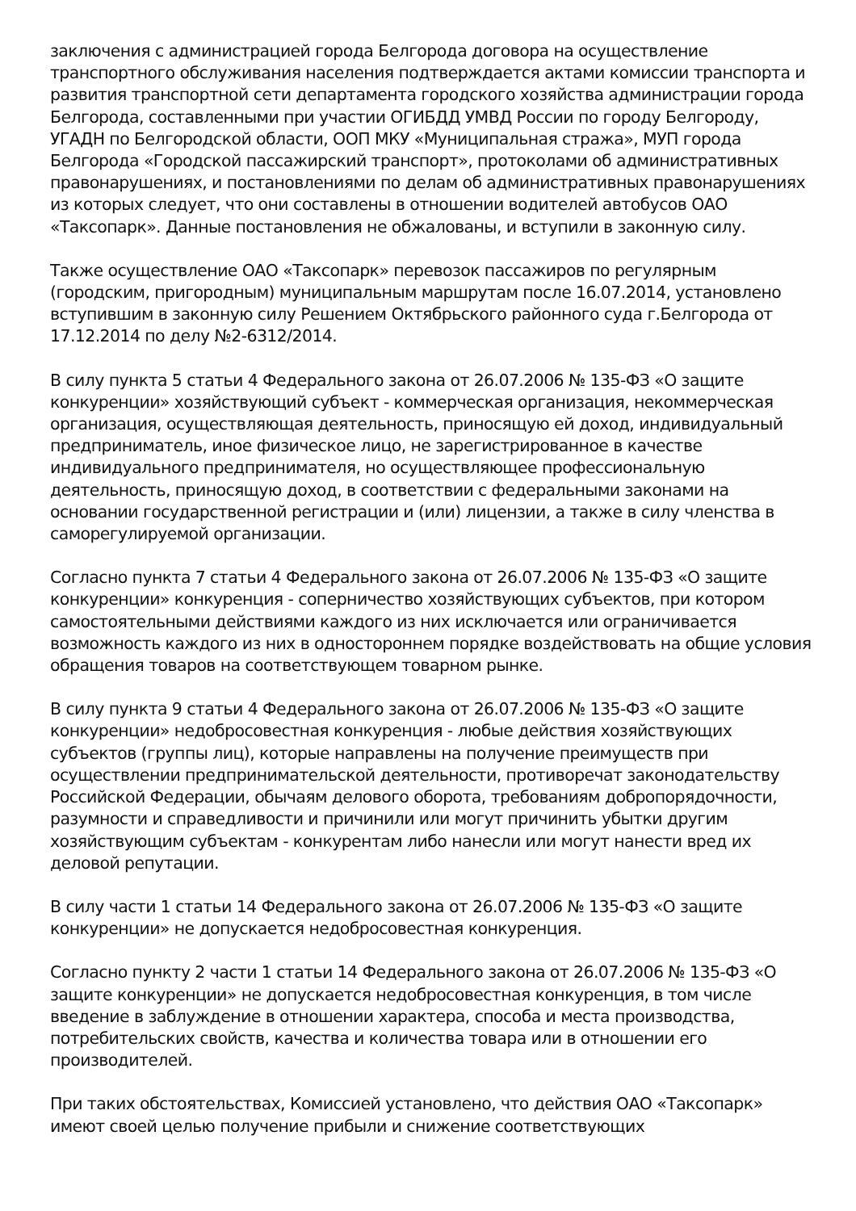заключения с администрацией города Белгорода договора на осуществление транспортного обслуживания населения подтверждается актами комиссии транспорта и развития транспортной сети департамента городского хозяйства администрации города Белгорода, составленными при участии ОГИБДД УМВД России по городу Белгороду, УГАДН по Белгородской области, ООП МКУ «Муниципальная стража», МУП города Белгорода «Городской пассажирский транспорт», протоколами об административных правонарушениях, и постановлениями по делам об административных правонарушениях из которых следует, что они составлены в отношении водителей автобусов ОАО «Таксопарк». Данные постановления не обжалованы, и вступили в законную силу.
Также осуществление ОАО «Таксопарк» перевозок пассажиров по регулярным (городским, пригородным) муниципальным маршрутам после 16.07.2014, установлено вступившим в законную силу Решением Октябрьского районного суда г.Белгорода от 17.12.2014 по делу №2-6312/2014.
В силу пункта 5 статьи 4 Федерального закона от 26.07.2006 № 135-ФЗ «О защите конкуренции» хозяйствующий субъект - коммерческая организация, некоммерческая организация, осуществляющая деятельность, приносящую ей доход, индивидуальный предприниматель, иное физическое лицо, не зарегистрированное в качестве индивидуального предпринимателя, но осуществляющее профессиональную деятельность, приносящую доход, в соответствии с федеральными законами на основании государственной регистрации и (или) лицензии, а также в силу членства в саморегулируемой организации.
Согласно пункта 7 статьи 4 Федерального закона от 26.07.2006 № 135-ФЗ «О защите конкуренции» конкуренция - соперничество хозяйствующих субъектов, при котором самостоятельными действиями каждого из них исключается или ограничивается возможность каждого из них в одностороннем порядке воздействовать на общие условия обращения товаров на соответствующем товарном рынке.
В силу пункта 9 статьи 4 Федерального закона от 26.07.2006 № 135-ФЗ «О защите конкуренции» недобросовестная конкуренция - любые действия хозяйствующих субъектов (группы лиц), которые направлены на получение преимуществ при осуществлении предпринимательской деятельности, противоречат законодательству Российской Федерации, обычаям делового оборота, требованиям добропорядочности, разумности и справедливости и причинили или могут причинить убытки другим хозяйствующим субъектам - конкурентам либо нанесли или могут нанести вред их деловой репутации.
В силу части 1 статьи 14 Федерального закона от 26.07.2006 № 135-ФЗ «О защите конкуренции» не допускается недобросовестная конкуренция.
Согласно пункту 2 части 1 статьи 14 Федерального закона от 26.07.2006 № 135-ФЗ «О защите конкуренции» не допускается недобросовестная конкуренция, в том числе введение в заблуждение в отношении характера, способа и места производства, потребительских свойств, качества и количества товара или в отношении его производителей.
При таких обстоятельствах, Комиссией установлено, что действия ОАО «Таксопарк» имеют своей целью получение прибыли и снижение соответствующих